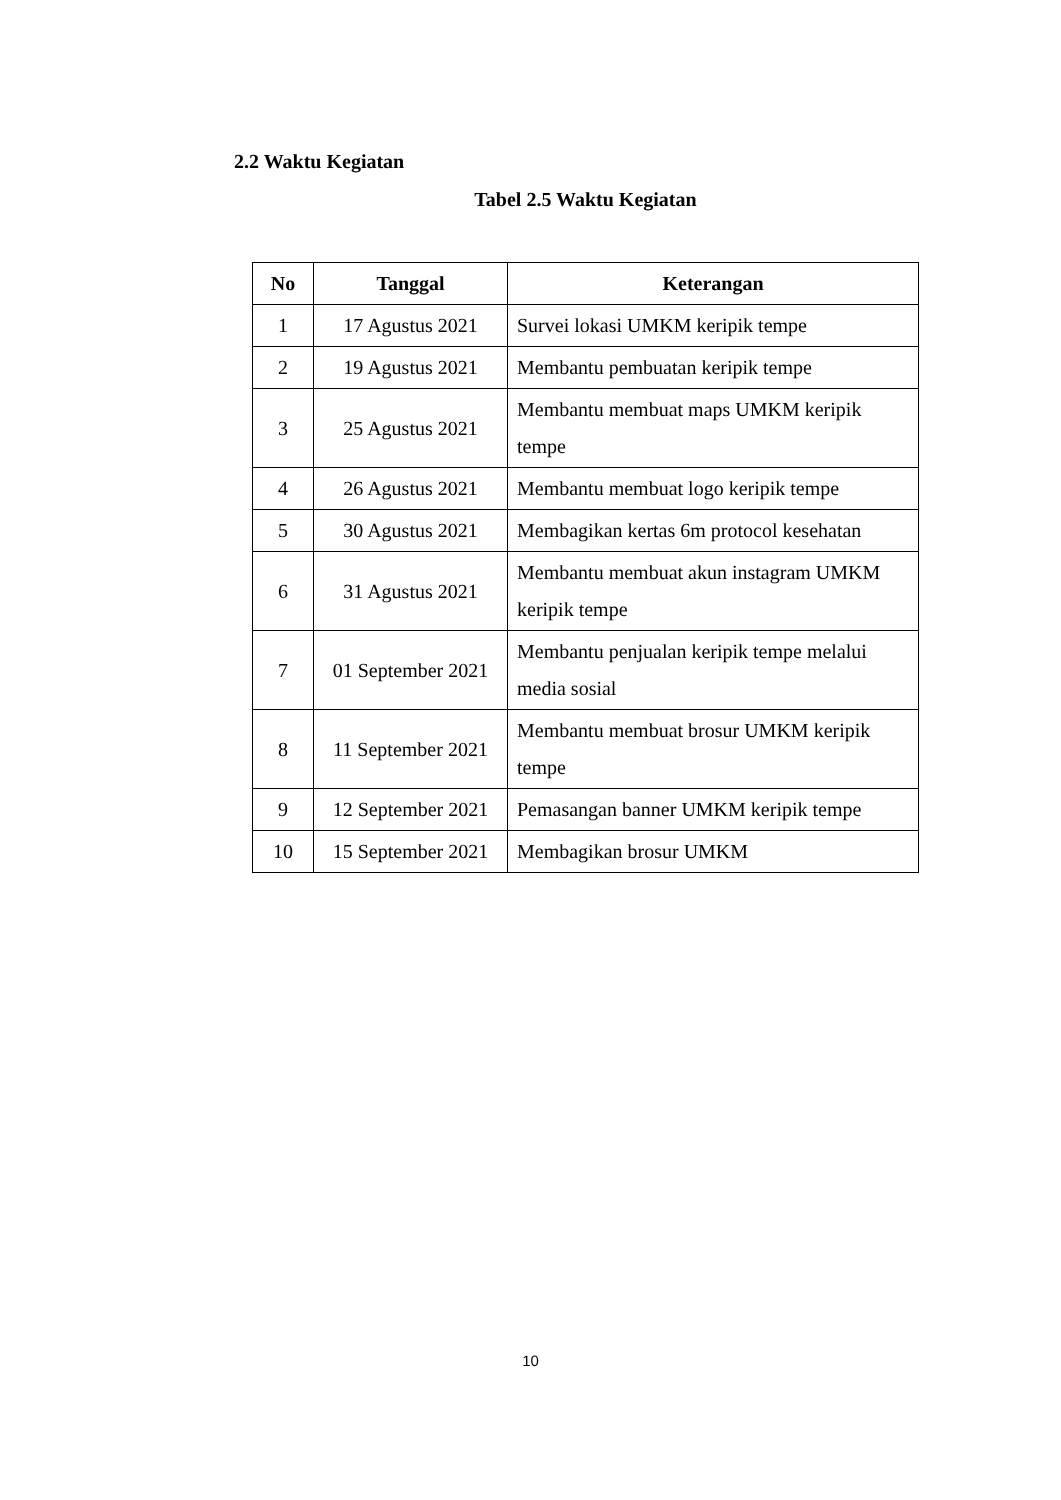2.2 Waktu Kegiatan
Tabel 2.5 Waktu Kegiatan
| No | Tanggal | Keterangan |
| --- | --- | --- |
| 1 | 17 Agustus 2021 | Survei lokasi UMKM keripik tempe |
| 2 | 19 Agustus 2021 | Membantu pembuatan keripik tempe |
| 3 | 25 Agustus 2021 | Membantu membuat maps UMKM keripik tempe |
| 4 | 26 Agustus 2021 | Membantu membuat logo keripik tempe |
| 5 | 30 Agustus 2021 | Membagikan kertas 6m protocol kesehatan |
| 6 | 31 Agustus 2021 | Membantu membuat akun instagram UMKM keripik tempe |
| 7 | 01 September 2021 | Membantu penjualan keripik tempe melalui media sosial |
| 8 | 11 September 2021 | Membantu membuat brosur UMKM keripik tempe |
| 9 | 12 September 2021 | Pemasangan banner UMKM keripik tempe |
| 10 | 15 September 2021 | Membagikan brosur UMKM |
10